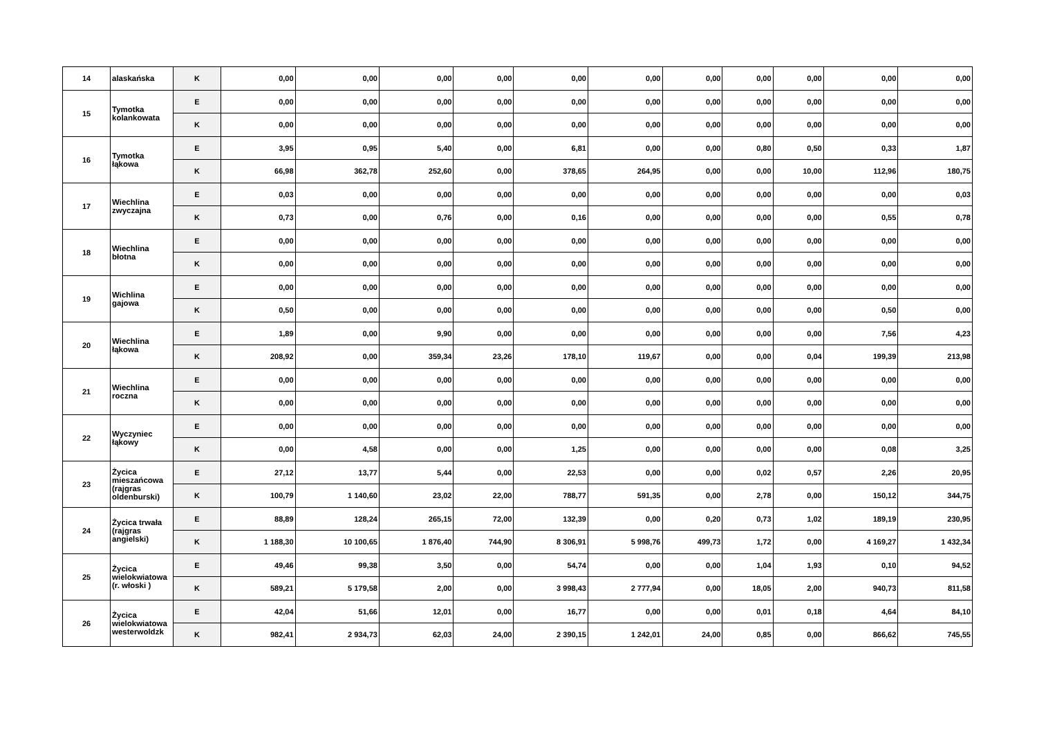| 14 | alaskańska | K | 0,00 | 0,00 | 0,00 | 0,00 | 0,00 | 0,00 | 0,00 | 0,00 | 0,00 | 0,00 | 0,00 |
| 15 | Tymotka kolankowata | E | 0,00 | 0,00 | 0,00 | 0,00 | 0,00 | 0,00 | 0,00 | 0,00 | 0,00 | 0,00 | 0,00 |
| | | K | 0,00 | 0,00 | 0,00 | 0,00 | 0,00 | 0,00 | 0,00 | 0,00 | 0,00 | 0,00 | 0,00 |
| 16 | Tymotka łąkowa | E | 3,95 | 0,95 | 5,40 | 0,00 | 6,81 | 0,00 | 0,00 | 0,80 | 0,50 | 0,33 | 1,87 |
| | | K | 66,98 | 362,78 | 252,60 | 0,00 | 378,65 | 264,95 | 0,00 | 0,00 | 10,00 | 112,96 | 180,75 |
| 17 | Wiechlina zwyczajna | E | 0,03 | 0,00 | 0,00 | 0,00 | 0,00 | 0,00 | 0,00 | 0,00 | 0,00 | 0,00 | 0,03 |
| | | K | 0,73 | 0,00 | 0,76 | 0,00 | 0,16 | 0,00 | 0,00 | 0,00 | 0,00 | 0,55 | 0,78 |
| 18 | Wiechlina błotna | E | 0,00 | 0,00 | 0,00 | 0,00 | 0,00 | 0,00 | 0,00 | 0,00 | 0,00 | 0,00 | 0,00 |
| | | K | 0,00 | 0,00 | 0,00 | 0,00 | 0,00 | 0,00 | 0,00 | 0,00 | 0,00 | 0,00 | 0,00 |
| 19 | Wichlina gajowa | E | 0,00 | 0,00 | 0,00 | 0,00 | 0,00 | 0,00 | 0,00 | 0,00 | 0,00 | 0,00 | 0,00 |
| | | K | 0,50 | 0,00 | 0,00 | 0,00 | 0,00 | 0,00 | 0,00 | 0,00 | 0,00 | 0,50 | 0,00 |
| 20 | Wiechlina łąkowa | E | 1,89 | 0,00 | 9,90 | 0,00 | 0,00 | 0,00 | 0,00 | 0,00 | 0,00 | 7,56 | 4,23 |
| | | K | 208,92 | 0,00 | 359,34 | 23,26 | 178,10 | 119,67 | 0,00 | 0,00 | 0,04 | 199,39 | 213,98 |
| 21 | Wiechlina roczna | E | 0,00 | 0,00 | 0,00 | 0,00 | 0,00 | 0,00 | 0,00 | 0,00 | 0,00 | 0,00 | 0,00 |
| | | K | 0,00 | 0,00 | 0,00 | 0,00 | 0,00 | 0,00 | 0,00 | 0,00 | 0,00 | 0,00 | 0,00 |
| 22 | Wyczyniec łąkowy | E | 0,00 | 0,00 | 0,00 | 0,00 | 0,00 | 0,00 | 0,00 | 0,00 | 0,00 | 0,00 | 0,00 |
| | | K | 0,00 | 4,58 | 0,00 | 0,00 | 1,25 | 0,00 | 0,00 | 0,00 | 0,00 | 0,08 | 3,25 |
| 23 | Życica mieszańcowa (rajgras oldenburski) | E | 27,12 | 13,77 | 5,44 | 0,00 | 22,53 | 0,00 | 0,00 | 0,02 | 0,57 | 2,26 | 20,95 |
| | | K | 100,79 | 1 140,60 | 23,02 | 22,00 | 788,77 | 591,35 | 0,00 | 2,78 | 0,00 | 150,12 | 344,75 |
| 24 | Życica trwała (rajgras angielski) | E | 88,89 | 128,24 | 265,15 | 72,00 | 132,39 | 0,00 | 0,20 | 0,73 | 1,02 | 189,19 | 230,95 |
| | | K | 1 188,30 | 10 100,65 | 1 876,40 | 744,90 | 8 306,91 | 5 998,76 | 499,73 | 1,72 | 0,00 | 4 169,27 | 1 432,34 |
| 25 | Życica wielokwiatowa (r. włoski ) | E | 49,46 | 99,38 | 3,50 | 0,00 | 54,74 | 0,00 | 0,00 | 1,04 | 1,93 | 0,10 | 94,52 |
| | | K | 589,21 | 5 179,58 | 2,00 | 0,00 | 3 998,43 | 2 777,94 | 0,00 | 18,05 | 2,00 | 940,73 | 811,58 |
| 26 | Życica wielokwiatowa westerwoldzk | E | 42,04 | 51,66 | 12,01 | 0,00 | 16,77 | 0,00 | 0,00 | 0,01 | 0,18 | 4,64 | 84,10 |
| | | K | 982,41 | 2 934,73 | 62,03 | 24,00 | 2 390,15 | 1 242,01 | 24,00 | 0,85 | 0,00 | 866,62 | 745,55 |